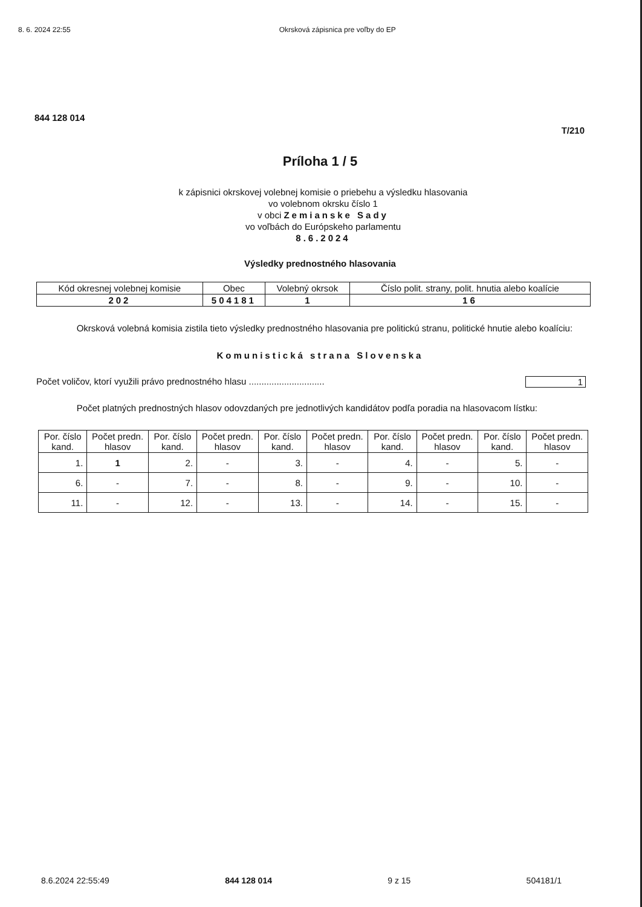8. 6. 2024 22:55 Okrsková zápisnica pre voľby do EP
844 128 014
T/210
Príloha 1 / 5
k zápisnici okrskovej volebnej komisie o priebehu a výsledku hlasovania
vo volebnom okrsku číslo 1
v obci Zemianske Sady
vo voľbách do Európskeho parlamentu
8.6.2024
Výsledky prednostného hlasovania
| Kód okresnej volebnej komisie | Obec | Volebný okrsok | Číslo polit. strany, polit. hnutia alebo koalície |
| --- | --- | --- | --- |
| 202 | 504181 | 1 | 16 |
Okrsková volebná komisia zistila tieto výsledky prednostného hlasovania pre politickú stranu, politické hnutie alebo koalíciu:
Komunistická strana Slovenska
Počet voličov, ktorí využili právo prednostného hlasu .............................. 1
Počet platných prednostných hlasov odovzdaných pre jednotlivých kandidátov podľa poradia na hlasovacom lístku:
| Por. číslo kand. | Počet predn. hlasov | Por. číslo kand. | Počet predn. hlasov | Por. číslo kand. | Počet predn. hlasov | Por. číslo kand. | Počet predn. hlasov | Por. číslo kand. | Počet predn. hlasov |
| --- | --- | --- | --- | --- | --- | --- | --- | --- | --- |
| 1. | 1 | 2. | - | 3. | - | 4. | - | 5. | - |
| 6. | - | 7. | - | 8. | - | 9. | - | 10. | - |
| 11. | - | 12. | - | 13. | - | 14. | - | 15. | - |
8.6.2024 22:55:49 844 128 014 9 z 15 504181/1